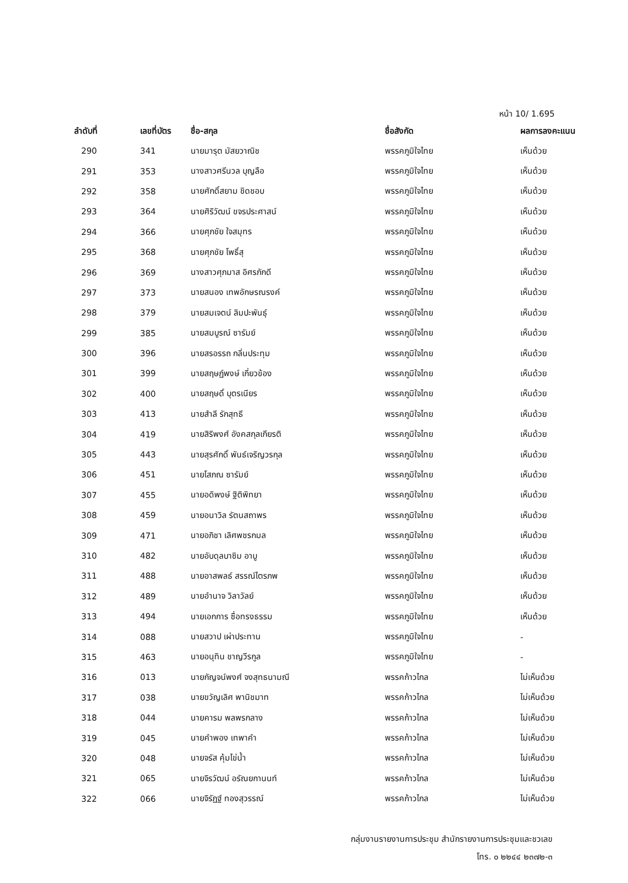หน้า 10/ 1.695
| ลำดับที่ | เลขที่บัตร | ชื่อ-สกุล | ชื่อสังกัด | ผลการลงคะแนน |
| --- | --- | --- | --- | --- |
| 290 | 341 | นายมารุต มัสยวาณิช | พรรคภูมิใจไทย | เห็นด้วย |
| 291 | 353 | นางสาวศรีนวล บุญลือ | พรรคภูมิใจไทย | เห็นด้วย |
| 292 | 358 | นายศักดิ์สยาม ชิดชอบ | พรรคภูมิใจไทย | เห็นด้วย |
| 293 | 364 | นายศิริวัฒน์ ขจรประศาสน์ | พรรคภูมิใจไทย | เห็นด้วย |
| 294 | 366 | นายศุภชัย ใจสมุทร | พรรคภูมิใจไทย | เห็นด้วย |
| 295 | 368 | นายศุภชัย โพธิ์สุ | พรรคภูมิใจไทย | เห็นด้วย |
| 296 | 369 | นางสาวศุภมาส อิศรภักดี | พรรคภูมิใจไทย | เห็นด้วย |
| 297 | 373 | นายสนอง เทพอักษรณรงค์ | พรรคภูมิใจไทย | เห็นด้วย |
| 298 | 379 | นายสมเจตน์ ลิมปะพันธุ์ | พรรคภูมิใจไทย | เห็นด้วย |
| 299 | 385 | นายสมบูรณ์ ซารัมย์ | พรรคภูมิใจไทย | เห็นด้วย |
| 300 | 396 | นายสรอรรถ กลิ่นประทุม | พรรคภูมิใจไทย | เห็นด้วย |
| 301 | 399 | นายสฤษฏ์พงษ์ เกี่ยวข้อง | พรรคภูมิใจไทย | เห็นด้วย |
| 302 | 400 | นายสฤษดิ์ บุตรเนียร | พรรคภูมิใจไทย | เห็นด้วย |
| 303 | 413 | นายสำลี รักสุทธี | พรรคภูมิใจไทย | เห็นด้วย |
| 304 | 419 | นายสิริพงศ์ อังคสกุลเกียรติ | พรรคภูมิใจไทย | เห็นด้วย |
| 305 | 443 | นายสุรศักดิ์ พันธ์เจริญวรกุล | พรรคภูมิใจไทย | เห็นด้วย |
| 306 | 451 | นายโสภณ ซารัมย์ | พรรคภูมิใจไทย | เห็นด้วย |
| 307 | 455 | นายอดิพงษ์ ฐิติพิทยา | พรรคภูมิใจไทย | เห็นด้วย |
| 308 | 459 | นายอนาวิล รัตนสถาพร | พรรคภูมิใจไทย | เห็นด้วย |
| 309 | 471 | นายอภิชา เลิศพชรกมล | พรรคภูมิใจไทย | เห็นด้วย |
| 310 | 482 | นายอับดุลบาซิม อาบู | พรรคภูมิใจไทย | เห็นด้วย |
| 311 | 488 | นายอาสพลธ์ สรรณ์ไตรภพ | พรรคภูมิใจไทย | เห็นด้วย |
| 312 | 489 | นายอำนาจ วิลาวัลย์ | พรรคภูมิใจไทย | เห็นด้วย |
| 313 | 494 | นายเอกการ ซื่อทรงธรรม | พรรคภูมิใจไทย | เห็นด้วย |
| 314 | 088 | นายสวาป เผ่าประทาน | พรรคภูมิใจไทย | - |
| 315 | 463 | นายอนุทิน ชาญวีรกูล | พรรคภูมิใจไทย | - |
| 316 | 013 | นายกัญจน์พงศ์ จงสุทธนามณี | พรรคก้าวไกล | ไม่เห็นด้วย |
| 317 | 038 | นายขวัญเลิศ พานิชมาท | พรรคก้าวไกล | ไม่เห็นด้วย |
| 318 | 044 | นายคารม พลพรกลาง | พรรคก้าวไกล | ไม่เห็นด้วย |
| 319 | 045 | นายคำพอง เทพาคำ | พรรคก้าวไกล | ไม่เห็นด้วย |
| 320 | 048 | นายจรัส คุ้มไข่น้ำ | พรรคก้าวไกล | ไม่เห็นด้วย |
| 321 | 065 | นายจิรวัฒน์ อรัณยกานนท์ | พรรคก้าวไกล | ไม่เห็นด้วย |
| 322 | 066 | นายจิรัฏฐ์ ทองสุวรรณ์ | พรรคก้าวไกล | ไม่เห็นด้วย |
กลุ่มงานรายงานการประชุม สำนักรายงานการประชุมและชวเลข
โทร. ๐ ๒๒๔๔ ๒๓๗๒-๓